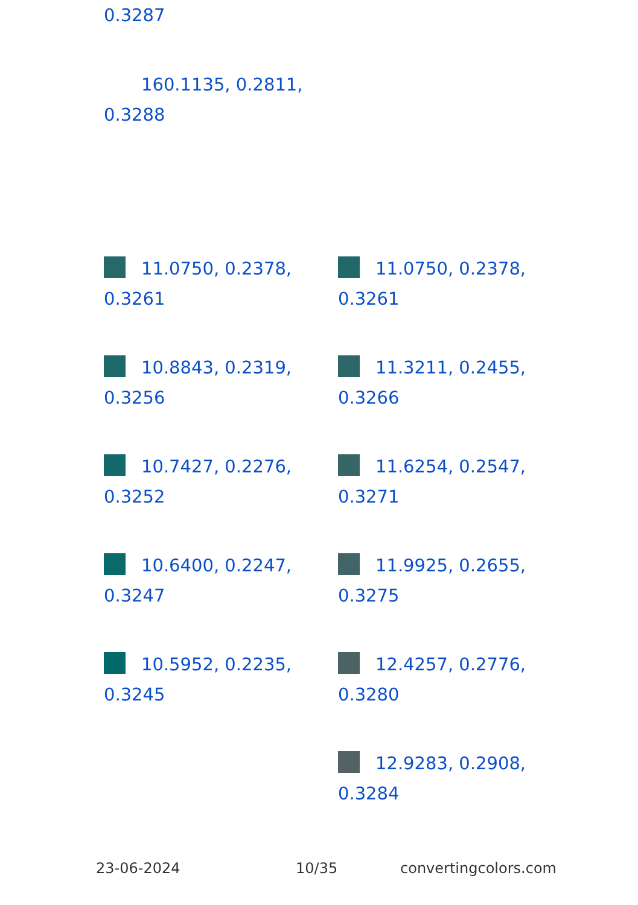0.3287
160.1135, 0.2811,
0.3288
11.0750, 0.2378,
0.3261
11.0750, 0.2378,
0.3261
10.8843, 0.2319,
0.3256
11.3211, 0.2455,
0.3266
10.7427, 0.2276,
0.3252
11.6254, 0.2547,
0.3271
10.6400, 0.2247,
0.3247
11.9925, 0.2655,
0.3275
10.5952, 0.2235,
0.3245
12.4257, 0.2776,
0.3280
12.9283, 0.2908,
0.3284
23-06-2024 10/35 convertingcolors.com